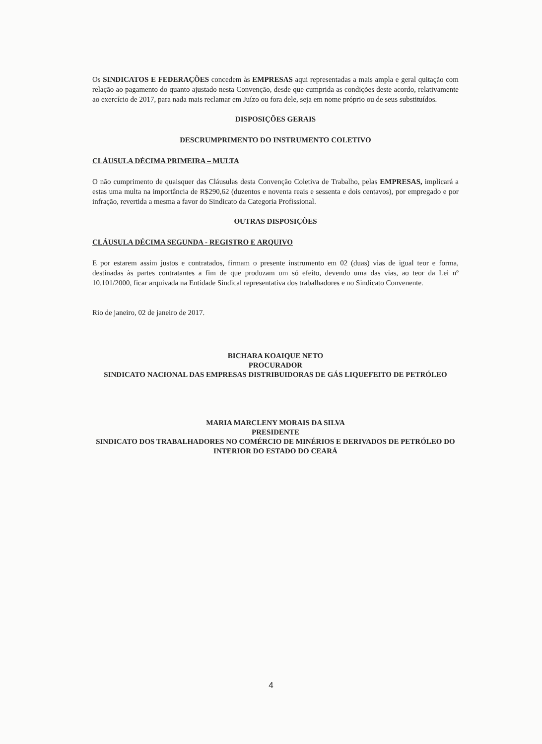Os SINDICATOS E FEDERAÇÕES concedem às EMPRESAS aqui representadas a mais ampla e geral quitação com relação ao pagamento do quanto ajustado nesta Convenção, desde que cumprida as condições deste acordo, relativamente ao exercício de 2017, para nada mais reclamar em Juízo ou fora dele, seja em nome próprio ou de seus substituídos.
DISPOSIÇÕES GERAIS
DESCRUMPRIMENTO DO INSTRUMENTO COLETIVO
CLÁUSULA DÉCIMA PRIMEIRA – MULTA
O não cumprimento de quaisquer das Cláusulas desta Convenção Coletiva de Trabalho, pelas EMPRESAS, implicará a estas uma multa na importância de R$290,62 (duzentos e noventa reais e sessenta e dois centavos), por empregado e por infração, revertida a mesma a favor do Sindicato da Categoria Profissional.
OUTRAS DISPOSIÇÕES
CLÁUSULA DÉCIMA SEGUNDA - REGISTRO E ARQUIVO
E por estarem assim justos e contratados, firmam o presente instrumento em 02 (duas) vias de igual teor e forma, destinadas às partes contratantes a fim de que produzam um só efeito, devendo uma das vias, ao teor da Lei nº 10.101/2000, ficar arquivada na Entidade Sindical representativa dos trabalhadores e no Sindicato Convenente.
Rio de janeiro, 02 de janeiro de 2017.
BICHARA KOAIQUE NETO
PROCURADOR
SINDICATO NACIONAL DAS EMPRESAS DISTRIBUIDORAS DE GÁS LIQUEFEITO DE PETRÓLEO
MARIA MARCLENY MORAIS DA SILVA
PRESIDENTE
SINDICATO DOS TRABALHADORES NO COMÉRCIO DE MINÉRIOS E DERIVADOS DE PETRÓLEO DO INTERIOR DO ESTADO DO CEARÁ
4